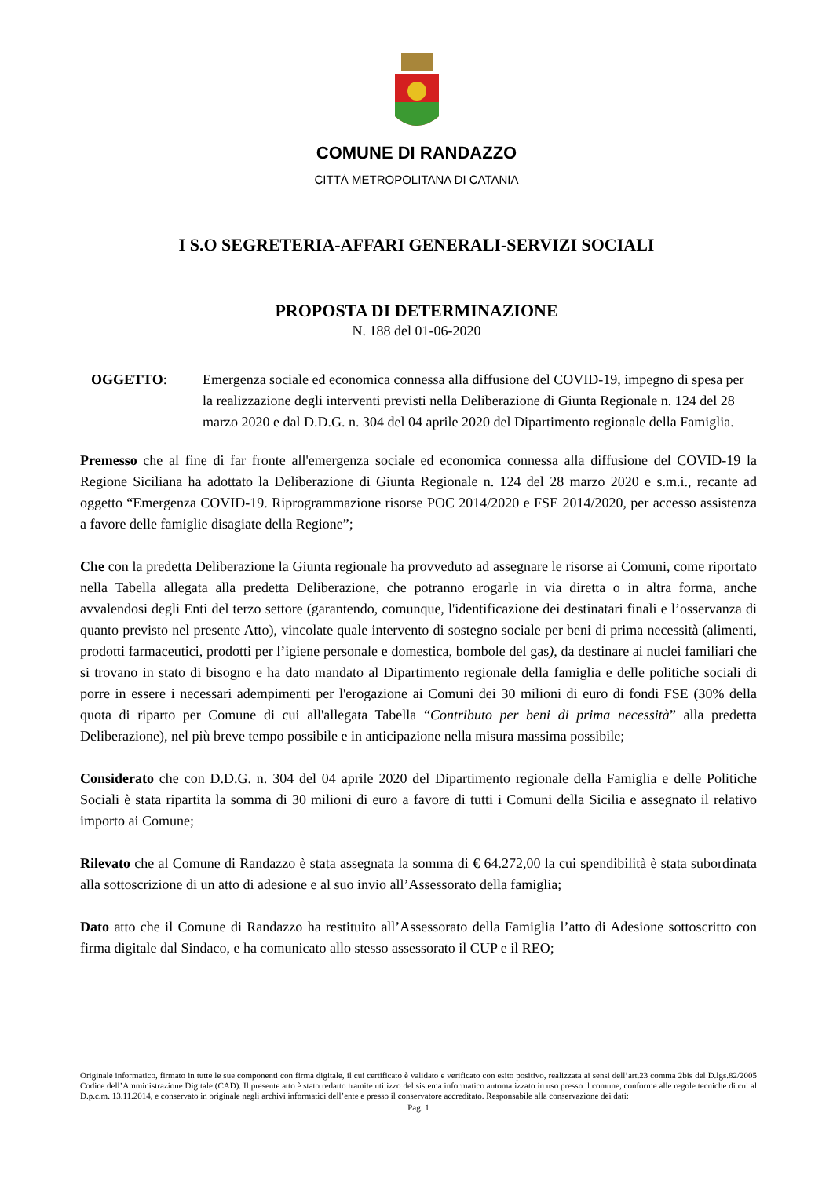COMUNE DI RANDAZZO
CITTÀ METROPOLITANA DI CATANIA
I S.O SEGRETERIA-AFFARI GENERALI-SERVIZI SOCIALI
PROPOSTA DI DETERMINAZIONE
N. 188 del 01-06-2020
OGGETTO: Emergenza sociale ed economica connessa alla diffusione del COVID-19, impegno di spesa per la realizzazione degli interventi previsti nella Deliberazione di Giunta Regionale n. 124 del 28 marzo 2020 e dal D.D.G. n. 304 del 04 aprile 2020 del Dipartimento regionale della Famiglia.
Premesso che al fine di far fronte all'emergenza sociale ed economica connessa alla diffusione del COVID-19 la Regione Siciliana ha adottato la Deliberazione di Giunta Regionale n. 124 del 28 marzo 2020 e s.m.i., recante ad oggetto “Emergenza COVID-19. Riprogrammazione risorse POC 2014/2020 e FSE 2014/2020, per accesso assistenza a favore delle famiglie disagiate della Regione”;
Che con la predetta Deliberazione la Giunta regionale ha provveduto ad assegnare le risorse ai Comuni, come riportato nella Tabella allegata alla predetta Deliberazione, che potranno erogarle in via diretta o in altra forma, anche avvalendosi degli Enti del terzo settore (garantendo, comunque, l'identificazione dei destinatari finali e l’osservanza di quanto previsto nel presente Atto), vincolate quale intervento di sostegno sociale per beni di prima necessità (alimenti, prodotti farmaceutici, prodotti per l’igiene personale e domestica, bombole del gas), da destinare ai nuclei familiari che si trovano in stato di bisogno e ha dato mandato al Dipartimento regionale della famiglia e delle politiche sociali di porre in essere i necessari adempimenti per l'erogazione ai Comuni dei 30 milioni di euro di fondi FSE (30% della quota di riparto per Comune di cui all'allegata Tabella “Contributo per beni di prima necessità” alla predetta Deliberazione), nel più breve tempo possibile e in anticipazione nella misura massima possibile;
Considerato che con D.D.G. n. 304 del 04 aprile 2020 del Dipartimento regionale della Famiglia e delle Politiche Sociali è stata ripartita la somma di 30 milioni di euro a favore di tutti i Comuni della Sicilia e assegnato il relativo importo ai Comune;
Rilevato che al Comune di Randazzo è stata assegnata la somma di € 64.272,00 la cui spendibilità è stata subordinata alla sottoscrizione di un atto di adesione e al suo invio all’Assessorato della famiglia;
Dato atto che il Comune di Randazzo ha restituito all’Assessorato della Famiglia l’atto di Adesione sottoscritto con firma digitale dal Sindaco, e ha comunicato allo stesso assessorato il CUP e il REO;
Originale informatico, firmato in tutte le sue componenti con firma digitale, il cui certificato è validato e verificato con esito positivo, realizzata ai sensi dell’art.23 comma 2bis del D.lgs.82/2005 Codice dell’Amministrazione Digitale (CAD). Il presente atto è stato redatto tramite utilizzo del sistema informatico automatizzato in uso presso il comune, conforme alle regole tecniche di cui al D.p.c.m. 13.11.2014, e conservato in originale negli archivi informatici dell’ente e presso il conservatore accreditato. Responsabile alla conservazione dei dati:
Pag. 1